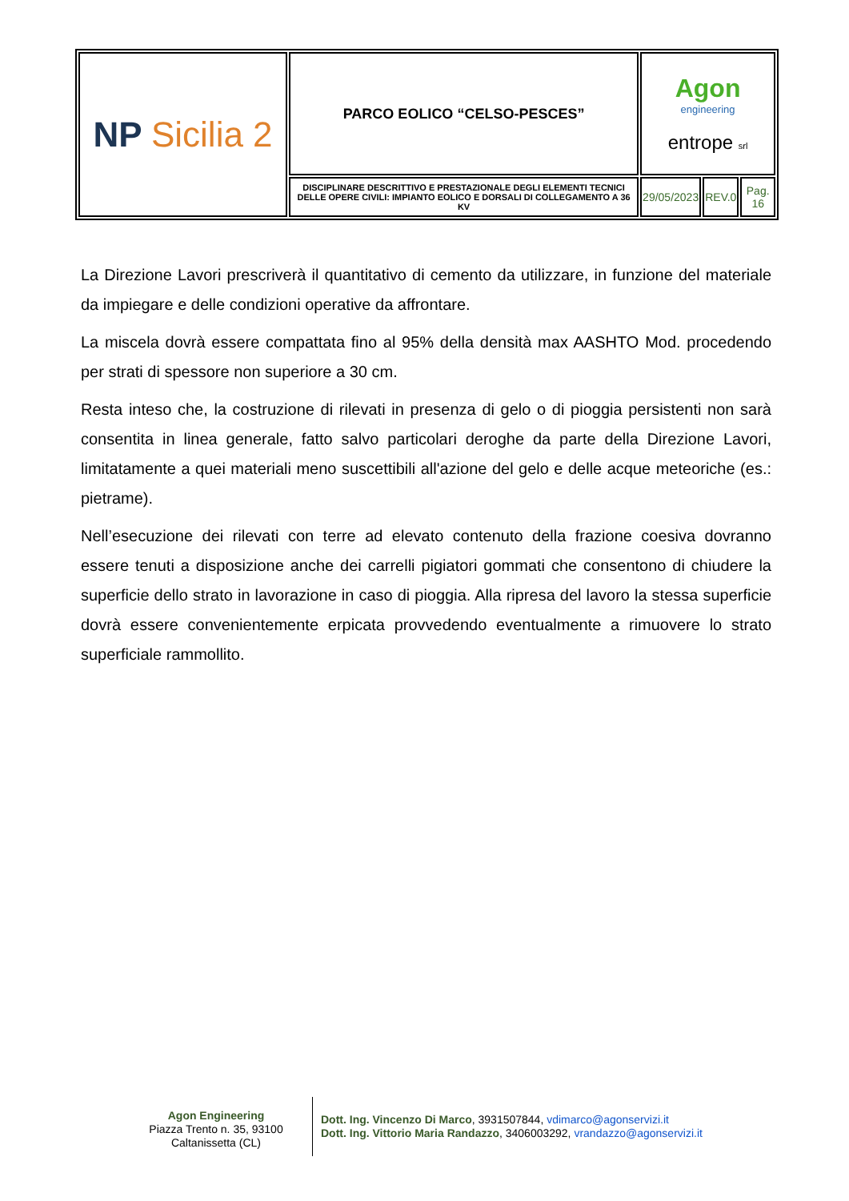| NP Sicilia 2 | PARCO EOLICO “CELSO-PESCES” | Agon engineering entrope srl | | |
| | DISCIPLINARE DESCRITTIVO E PRESTAZIONALE DEGLI ELEMENTI TECNICI DELLE OPERE CIVILI: IMPIANTO EOLICO E DORSALI DI COLLEGAMENTO A 36 KV | 29/05/2023 | REV.0 | Pag. 16 |
La Direzione Lavori prescriverà il quantitativo di cemento da utilizzare, in funzione del materiale da impiegare e delle condizioni operative da affrontare.
La miscela dovrà essere compattata fino al 95% della densità max AASHTO Mod. procedendo per strati di spessore non superiore a 30 cm.
Resta inteso che, la costruzione di rilevati in presenza di gelo o di pioggia persistenti non sarà consentita in linea generale, fatto salvo particolari deroghe da parte della Direzione Lavori, limitatamente a quei materiali meno suscettibili all'azione del gelo e delle acque meteoriche (es.: pietrame).
Nell’esecuzione dei rilevati con terre ad elevato contenuto della frazione coesiva dovranno essere tenuti a disposizione anche dei carrelli pigiatori gommati che consentono di chiudere la superficie dello strato in lavorazione in caso di pioggia. Alla ripresa del lavoro la stessa superficie dovrà essere convenientemente erpicata provvedendo eventualmente a rimuovere lo strato superficiale rammollito.
Agon Engineering
Piazza Trento n. 35, 93100
Caltanissetta (CL)
Dott. Ing. Vincenzo Di Marco, 3931507844, vdimarco@agonservizi.it
Dott. Ing. Vittorio Maria Randazzo, 3406003292, vrandazzo@agonservizi.it